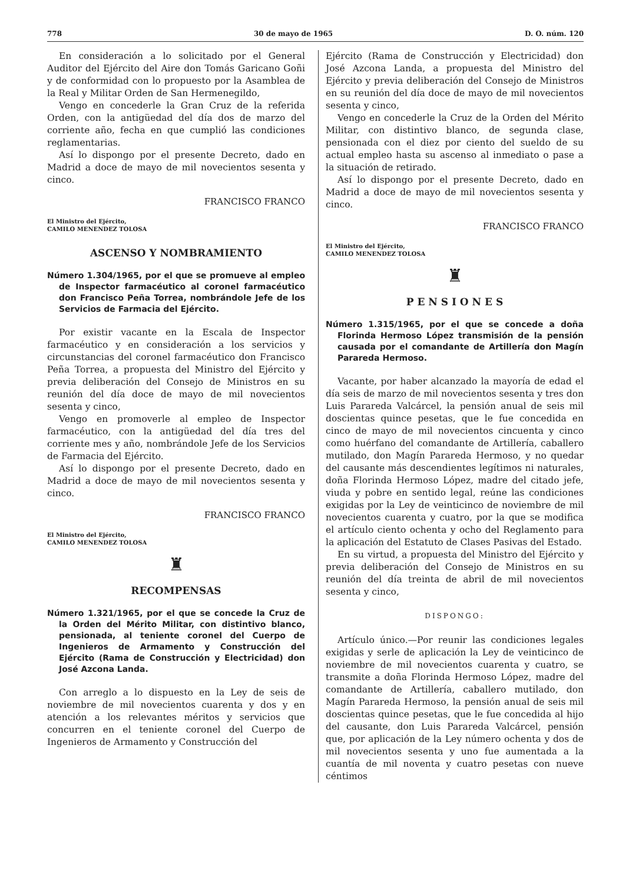778 30 de mayo de 1965 D. O. núm. 120
En consideración a lo solicitado por el General Auditor del Ejército del Aire don Tomás Garicano Goñi y de conformidad con lo propuesto por la Asamblea de la Real y Militar Orden de San Hermenegildo,
Vengo en concederle la Gran Cruz de la referida Orden, con la antigüedad del día dos de marzo del corriente año, fecha en que cumplió las condiciones reglamentarias.
Así lo dispongo por el presente Decreto, dado en Madrid a doce de mayo de mil novecientos sesenta y cinco.
FRANCISCO FRANCO
El Ministro del Ejército,
CAMILO MENENDEZ TOLOSA
ASCENSO Y NOMBRAMIENTO
Número 1.304/1965, por el que se promueve al empleo de Inspector farmacéutico al coronel farmacéutico don Francisco Peña Torrea, nombrándole Jefe de los Servicios de Farmacia del Ejército.
Por existir vacante en la Escala de Inspector farmacéutico y en consideración a los servicios y circunstancias del coronel farmacéutico don Francisco Peña Torrea, a propuesta del Ministro del Ejército y previa deliberación del Consejo de Ministros en su reunión del día doce de mayo de mil novecientos sesenta y cinco,
Vengo en promoverle al empleo de Inspector farmacéutico, con la antigüedad del día tres del corriente mes y año, nombrándole Jefe de los Servicios de Farmacia del Ejército.
Así lo dispongo por el presente Decreto, dado en Madrid a doce de mayo de mil novecientos sesenta y cinco.
FRANCISCO FRANCO
El Ministro del Ejército,
CAMILO MENENDEZ TOLOSA
♜
RECOMPENSAS
Número 1.321/1965, por el que se concede la Cruz de la Orden del Mérito Militar, con distintivo blanco, pensionada, al teniente coronel del Cuerpo de Ingenieros de Armamento y Construcción del Ejército (Rama de Construcción y Electricidad) don José Azcona Landa.
Con arreglo a lo dispuesto en la Ley de seis de noviembre de mil novecientos cuarenta y dos y en atención a los relevantes méritos y servicios que concurren en el teniente coronel del Cuerpo de Ingenieros de Armamento y Construcción del
Ejército (Rama de Construcción y Electricidad) don José Azcona Landa, a propuesta del Ministro del Ejército y previa deliberación del Consejo de Ministros en su reunión del día doce de mayo de mil novecientos sesenta y cinco,
Vengo en concederle la Cruz de la Orden del Mérito Militar, con distintivo blanco, de segunda clase, pensionada con el diez por ciento del sueldo de su actual empleo hasta su ascenso al inmediato o pase a la situación de retirado.
Así lo dispongo por el presente Decreto, dado en Madrid a doce de mayo de mil novecientos sesenta y cinco.
FRANCISCO FRANCO
El Ministro del Ejército,
CAMILO MENENDEZ TOLOSA
♜
P E N S I O N E S
Número 1.315/1965, por el que se concede a doña Florinda Hermoso López transmisión de la pensión causada por el comandante de Artillería don Magín Parareda Hermoso.
Vacante, por haber alcanzado la mayoría de edad el día seis de marzo de mil novecientos sesenta y tres don Luis Parareda Valcárcel, la pensión anual de seis mil doscientas quince pesetas, que le fue concedida en cinco de mayo de mil novecientos cincuenta y cinco como huérfano del comandante de Artillería, caballero mutilado, don Magín Parareda Hermoso, y no quedar del causante más descendientes legítimos ni naturales, doña Florinda Hermoso López, madre del citado jefe, viuda y pobre en sentido legal, reúne las condiciones exigidas por la Ley de veinticinco de noviembre de mil novecientos cuarenta y cuatro, por la que se modifica el artículo ciento ochenta y ocho del Reglamento para la aplicación del Estatuto de Clases Pasivas del Estado.
En su virtud, a propuesta del Ministro del Ejército y previa deliberación del Consejo de Ministros en su reunión del día treinta de abril de mil novecientos sesenta y cinco,
DISPONGO:
Artículo único.—Por reunir las condiciones legales exigidas y serle de aplicación la Ley de veinticinco de noviembre de mil novecientos cuarenta y cuatro, se transmite a doña Florinda Hermoso López, madre del comandante de Artillería, caballero mutilado, don Magín Parareda Hermoso, la pensión anual de seis mil doscientas quince pesetas, que le fue concedida al hijo del causante, don Luis Parareda Valcárcel, pensión que, por aplicación de la Ley número ochenta y dos de mil novecientos sesenta y uno fue aumentada a la cuantía de mil noventa y cuatro pesetas con nueve céntimos